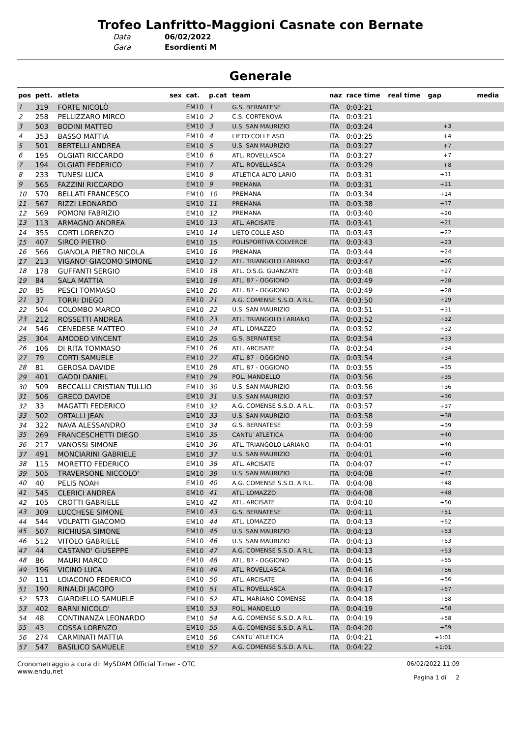Trofeo Lanfritto-Maggioni Casnate con Bernate
Data 06/02/2022
Gara Esordienti M
Generale
| pos | pett. | atleta | sex | cat. | p.cat | team | naz | race time | real time | gap | media |
| --- | --- | --- | --- | --- | --- | --- | --- | --- | --- | --- | --- |
| 1 | 319 | FORTE NICOLÒ | | EM10 | 1 | G.S. BERNATESE | ITA | 0:03:21 | | | |
| 2 | 258 | PELLIZZARO MIRCO | | EM10 | 2 | C.S. CORTENOVA | ITA | 0:03:21 | | | |
| 3 | 503 | BODINI MATTEO | | EM10 | 3 | U.S. SAN MAURIZIO | ITA | 0:03:24 | | +3 | |
| 4 | 353 | BASSO MATTIA | | EM10 | 4 | LIETO COLLE ASD | ITA | 0:03:25 | | +4 | |
| 5 | 501 | BERTELLI ANDREA | | EM10 | 5 | U.S. SAN MAURIZIO | ITA | 0:03:27 | | +7 | |
| 6 | 195 | OLGIATI RICCARDO | | EM10 | 6 | ATL. ROVELLASCA | ITA | 0:03:27 | | +7 | |
| 7 | 194 | OLGIATI FEDERICO | | EM10 | 7 | ATL. ROVELLASCA | ITA | 0:03:29 | | +8 | |
| 8 | 233 | TUNESI LUCA | | EM10 | 8 | ATLETICA ALTO LARIO | ITA | 0:03:31 | | +11 | |
| 9 | 565 | FAZZINI RICCARDO | | EM10 | 9 | PREMANA | ITA | 0:03:31 | | +11 | |
| 10 | 570 | BELLATI FRANCESCO | | EM10 | 10 | PREMANA | ITA | 0:03:34 | | +14 | |
| 11 | 567 | RIZZI LEONARDO | | EM10 | 11 | PREMANA | ITA | 0:03:38 | | +17 | |
| 12 | 569 | POMONI FABRIZIO | | EM10 | 12 | PREMANA | ITA | 0:03:40 | | +20 | |
| 13 | 113 | ARMAGNO ANDREA | | EM10 | 13 | ATL. ARCISATE | ITA | 0:03:41 | | +21 | |
| 14 | 355 | CORTI LORENZO | | EM10 | 14 | LIETO COLLE ASD | ITA | 0:03:43 | | +22 | |
| 15 | 407 | SIRCO PIETRO | | EM10 | 15 | POLISPORTIVA COLVERDE | ITA | 0:03:43 | | +23 | |
| 16 | 566 | GIANOLA PIETRO NICOLA | | EM10 | 16 | PREMANA | ITA | 0:03:44 | | +24 | |
| 17 | 213 | VIGANO' GIACOMO SIMONE | | EM10 | 17 | ATL. TRIANGOLO LARIANO | ITA | 0:03:47 | | +26 | |
| 18 | 178 | GUFFANTI SERGIO | | EM10 | 18 | ATL. O.S.G. GUANZATE | ITA | 0:03:48 | | +27 | |
| 19 | 84 | SALA MATTIA | | EM10 | 19 | ATL. 87 - OGGIONO | ITA | 0:03:49 | | +28 | |
| 20 | 85 | PESCI TOMMASO | | EM10 | 20 | ATL. 87 - OGGIONO | ITA | 0:03:49 | | +28 | |
| 21 | 37 | TORRI DIEGO | | EM10 | 21 | A.G. COMENSE S.S.D. A R.L. | ITA | 0:03:50 | | +29 | |
| 22 | 504 | COLOMBO MARCO | | EM10 | 22 | U.S. SAN MAURIZIO | ITA | 0:03:51 | | +31 | |
| 23 | 212 | ROSSETTI ANDREA | | EM10 | 23 | ATL. TRIANGOLO LARIANO | ITA | 0:03:52 | | +32 | |
| 24 | 546 | CENEDESE MATTEO | | EM10 | 24 | ATL. LOMAZZO | ITA | 0:03:52 | | +32 | |
| 25 | 304 | AMODEO VINCENT | | EM10 | 25 | G.S. BERNATESE | ITA | 0:03:54 | | +33 | |
| 26 | 106 | DI RITA TOMMASO | | EM10 | 26 | ATL. ARCISATE | ITA | 0:03:54 | | +34 | |
| 27 | 79 | CORTI SAMUELE | | EM10 | 27 | ATL. 87 - OGGIONO | ITA | 0:03:54 | | +34 | |
| 28 | 81 | GEROSA DAVIDE | | EM10 | 28 | ATL. 87 - OGGIONO | ITA | 0:03:55 | | +35 | |
| 29 | 401 | GADDI DANIEL | | EM10 | 29 | POL. MANDELLO | ITA | 0:03:56 | | +35 | |
| 30 | 509 | BECCALLI CRISTIAN TULLIO | | EM10 | 30 | U.S. SAN MAURIZIO | ITA | 0:03:56 | | +36 | |
| 31 | 506 | GRECO DAVIDE | | EM10 | 31 | U.S. SAN MAURIZIO | ITA | 0:03:57 | | +36 | |
| 32 | 33 | MAGATTI FEDERICO | | EM10 | 32 | A.G. COMENSE S.S.D. A R.L. | ITA | 0:03:57 | | +37 | |
| 33 | 502 | ORTALLI JEAN | | EM10 | 33 | U.S. SAN MAURIZIO | ITA | 0:03:58 | | +38 | |
| 34 | 322 | NAVA ALESSANDRO | | EM10 | 34 | G.S. BERNATESE | ITA | 0:03:59 | | +39 | |
| 35 | 269 | FRANCESCHETTI DIEGO | | EM10 | 35 | CANTU`ATLETICA | ITA | 0:04:00 | | +40 | |
| 36 | 217 | VANOSSI SIMONE | | EM10 | 36 | ATL. TRIANGOLO LARIANO | ITA | 0:04:01 | | +40 | |
| 37 | 491 | MONCIARINI GABRIELE | | EM10 | 37 | U.S. SAN MAURIZIO | ITA | 0:04:01 | | +40 | |
| 38 | 115 | MORETTO FEDERICO | | EM10 | 38 | ATL. ARCISATE | ITA | 0:04:07 | | +47 | |
| 39 | 505 | TRAVERSONE NICCOLO' | | EM10 | 39 | U.S. SAN MAURIZIO | ITA | 0:04:08 | | +47 | |
| 40 | 40 | PELIS NOAH | | EM10 | 40 | A.G. COMENSE S.S.D. A R.L. | ITA | 0:04:08 | | +48 | |
| 41 | 545 | CLERICI ANDREA | | EM10 | 41 | ATL. LOMAZZO | ITA | 0:04:08 | | +48 | |
| 42 | 105 | CROTTI GABRIELE | | EM10 | 42 | ATL. ARCISATE | ITA | 0:04:10 | | +50 | |
| 43 | 309 | LUCCHESE SIMONE | | EM10 | 43 | G.S. BERNATESE | ITA | 0:04:11 | | +51 | |
| 44 | 544 | VOLPATTI GIACOMO | | EM10 | 44 | ATL. LOMAZZO | ITA | 0:04:13 | | +52 | |
| 45 | 507 | RICHIUSA SIMONE | | EM10 | 45 | U.S. SAN MAURIZIO | ITA | 0:04:13 | | +53 | |
| 46 | 512 | VITOLO GABRIELE | | EM10 | 46 | U.S. SAN MAURIZIO | ITA | 0:04:13 | | +53 | |
| 47 | 44 | CASTANO' GIUSEPPE | | EM10 | 47 | A.G. COMENSE S.S.D. A R.L. | ITA | 0:04:13 | | +53 | |
| 48 | 86 | MAURI MARCO | | EM10 | 48 | ATL. 87 - OGGIONO | ITA | 0:04:15 | | +55 | |
| 49 | 196 | VICINO LUCA | | EM10 | 49 | ATL. ROVELLASCA | ITA | 0:04:16 | | +56 | |
| 50 | 111 | LOIACONO FEDERICO | | EM10 | 50 | ATL. ARCISATE | ITA | 0:04:16 | | +56 | |
| 51 | 190 | RINALDI JACOPO | | EM10 | 51 | ATL. ROVELLASCA | ITA | 0:04:17 | | +57 | |
| 52 | 573 | GIARDIELLO SAMUELE | | EM10 | 52 | ATL. MARIANO COMENSE | ITA | 0:04:18 | | +58 | |
| 53 | 402 | BARNI NICOLO' | | EM10 | 53 | POL. MANDELLO | ITA | 0:04:19 | | +58 | |
| 54 | 48 | CONTINANZA LEONARDO | | EM10 | 54 | A.G. COMENSE S.S.D. A R.L. | ITA | 0:04:19 | | +58 | |
| 55 | 43 | COSSA LORENZO | | EM10 | 55 | A.G. COMENSE S.S.D. A R.L. | ITA | 0:04:20 | | +59 | |
| 56 | 274 | CARMINATI MATTIA | | EM10 | 56 | CANTU`ATLETICA | ITA | 0:04:21 | | +1:01 | |
| 57 | 547 | BASILICO SAMUELE | | EM10 | 57 | A.G. COMENSE S.S.D. A R.L. | ITA | 0:04:22 | | +1:01 | |
Cronometraggio a cura di: MySDAM Official Timer - OTC
www.endu.net
06/02/2022 11:09
Pagina 1 di 2